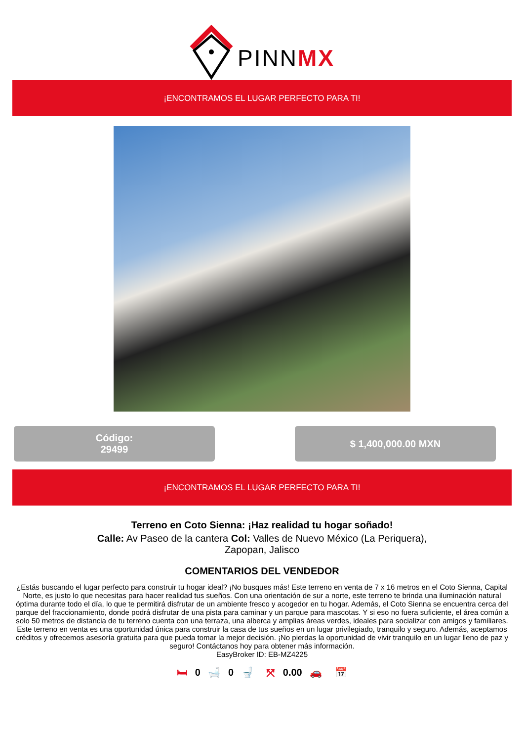PINNMX
¡ENCONTRAMOS EL LUGAR PERFECTO PARA TI!
Código:
29499
$ 1,400,000.00 MXN
¡ENCONTRAMOS EL LUGAR PERFECTO PARA TI!
Terreno en Coto Sienna: ¡Haz realidad tu hogar soñado!
Calle: Av Paseo de la cantera Col: Valles de Nuevo México (La Periquera), Zapopan, Jalisco
COMENTARIOS DEL VENDEDOR
¿Estás buscando el lugar perfecto para construir tu hogar ideal? ¡No busques más! Este terreno en venta de 7 x 16 metros en el Coto Sienna, Capital Norte, es justo lo que necesitas para hacer realidad tus sueños. Con una orientación de sur a norte, este terreno te brinda una iluminación natural óptima durante todo el día, lo que te permitirá disfrutar de un ambiente fresco y acogedor en tu hogar. Además, el Coto Sienna se encuentra cerca del parque del fraccionamiento, donde podrá disfrutar de una pista para caminar y un parque para mascotas. Y si eso no fuera suficiente, el área común a solo 50 metros de distancia de tu terreno cuenta con una terraza, una alberca y amplias áreas verdes, ideales para socializar con amigos y familiares. Este terreno en venta es una oportunidad única para construir la casa de tus sueños en un lugar privilegiado, tranquilo y seguro. Además, aceptamos créditos y ofrecemos asesoría gratuita para que pueda tomar la mejor decisión. ¡No pierdas la oportunidad de vivir tranquilo en un lugar lleno de paz y seguro! Contáctanos hoy para obtener más información.
EasyBroker ID: EB-MZ4225
🛏 0 🛁 0 🚽 ⤧ 0.00 🚗 📅